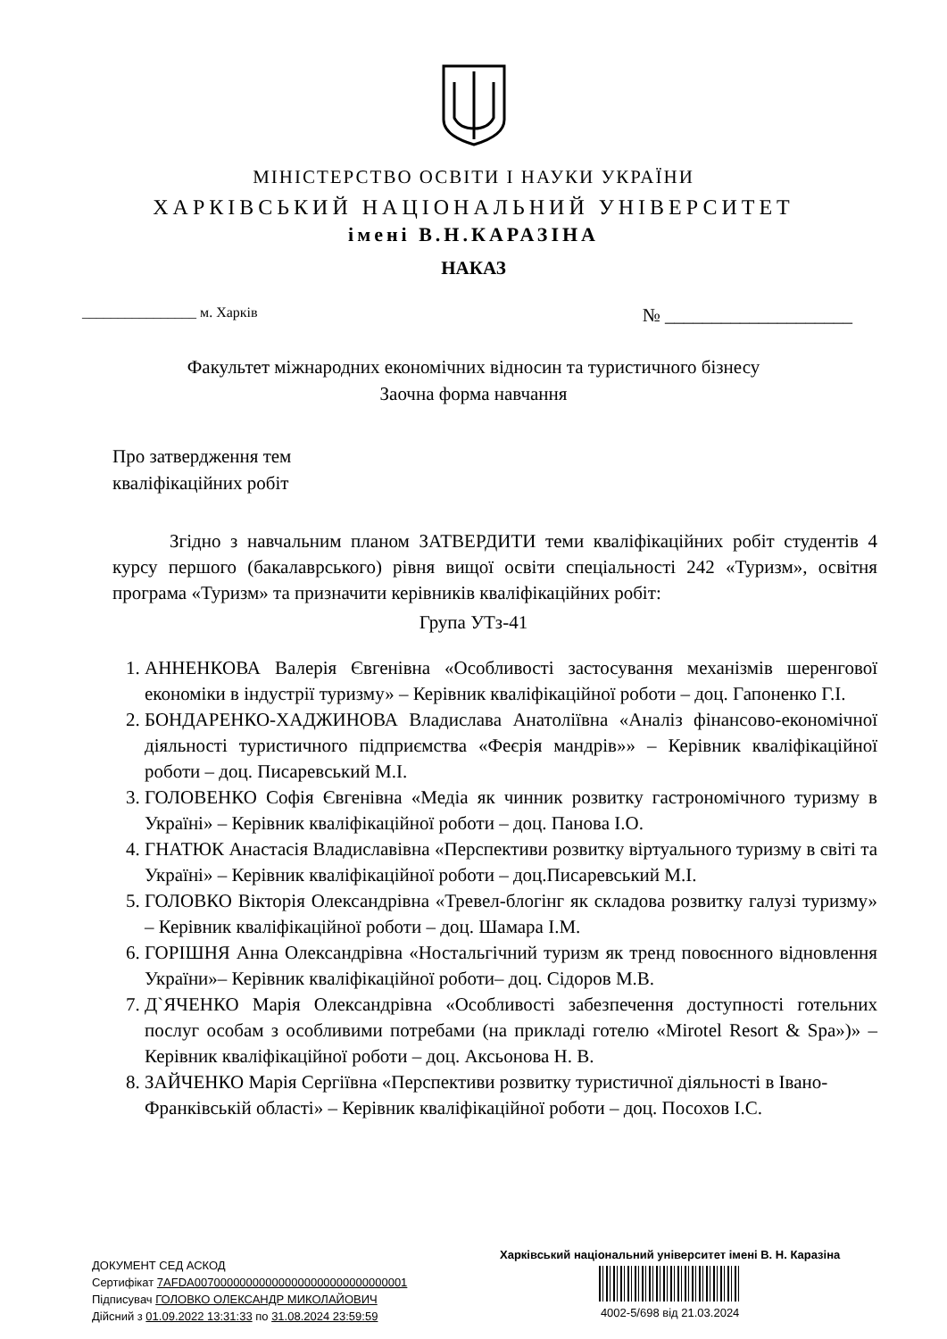МІНІСТЕРСТВО ОСВІТИ І НАУКИ УКРАЇНИ
ХАРКІВСЬКИЙ НАЦІОНАЛЬНИЙ УНІВЕРСИТЕТ
імені В.Н.КАРАЗІНА
НАКАЗ
________________ м. Харків № ____________________
Факультет міжнародних економічних відносин та туристичного бізнесу
Заочна форма навчання
Про затвердження тем
кваліфікаційних робіт
Згідно з навчальним планом ЗАТВЕРДИТИ теми кваліфікаційних робіт студентів 4 курсу першого (бакалаврського) рівня вищої освіти спеціальності 242 «Туризм», освітня програма «Туризм» та призначити керівників кваліфікаційних робіт:
Група УТз-41
1. АННЕНКОВА Валерія Євгенівна «Особливості застосування механізмів шеренгової економіки в індустрії туризму» – Керівник кваліфікаційної роботи – доц. Гапоненко Г.І.
2. БОНДАРЕНКО-ХАДЖИНОВА Владислава Анатоліївна «Аналіз фінансово-економічної діяльності туристичного підприємства «Феєрія мандрів»» – Керівник кваліфікаційної роботи – доц. Писаревський М.І.
3. ГОЛОВЕНКО Софія Євгенівна «Медіа як чинник розвитку гастрономічного туризму в Україні» – Керівник кваліфікаційної роботи – доц. Панова І.О.
4. ГНАТЮК Анастасія Владиславівна «Перспективи розвитку віртуального туризму в світі та Україні» – Керівник кваліфікаційної роботи – доц.Писаревський М.І.
5. ГОЛОВКО Вікторія Олександрівна «Тревел-блогінг як складова розвитку галузі туризму» – Керівник кваліфікаційної роботи – доц. Шамара І.М.
6. ГОРІШНЯ Анна Олександрівна «Ностальгічний туризм як тренд повоєнного відновлення України»– Керівник кваліфікаційної роботи– доц. Сідоров М.В.
7. Д`ЯЧЕНКО Марія Олександрівна «Особливості забезпечення доступності готельних послуг особам з особливими потребами (на прикладі готелю «Mirotel Resort & Spa»)» – Керівник кваліфікаційної роботи – доц. Аксьонова Н. В.
8. ЗАЙЧЕНКО Марія Сергіївна «Перспективи розвитку туристичної діяльності в Івано-Франківській області» – Керівник кваліфікаційної роботи – доц. Посохов І.С.
ДОКУМЕНТ СЕД АСКОД
Сертифікат 7AFDA007000000000000000000000000000001
Підписувач ГОЛОВКО ОЛЕКСАНДР МИКОЛАЙОВИЧ
Дійсний з 01.09.2022 13:31:33 по 31.08.2024 23:59:59
Харківський національний університет імені В. Н. Каразіна
4002-5/698 від 21.03.2024